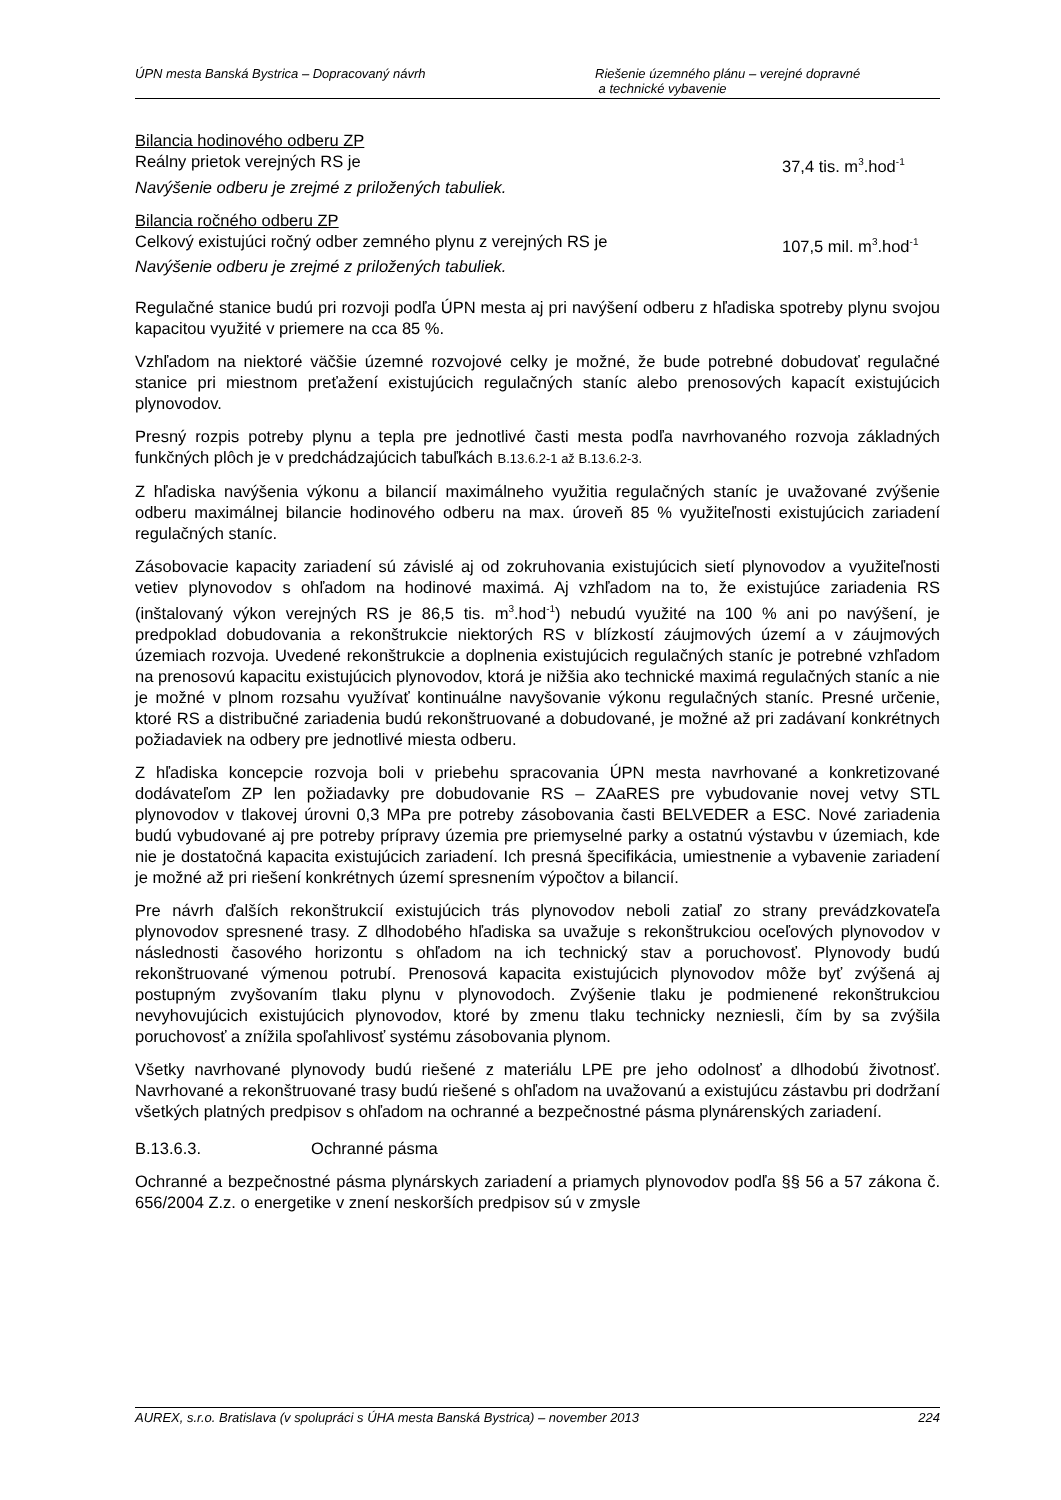ÚPN mesta Banská Bystrica – Dopracovaný návrh Riešenie územného plánu – verejné dopravné
a technické vybavenie
Bilancia hodinového odberu ZP
Reálny prietok verejných RS je 37,4 tis. m<sup>3</sup>.hod<sup>-1</sup>
Navýšenie odberu je zrejmé z priložených tabuliek.
Bilancia ročného odberu ZP
Celkový existujúci ročný odber zemného plynu z verejných RS je 107,5 mil. m<sup>3</sup>.hod<sup>-1</sup>
Navýšenie odberu je zrejmé z priložených tabuliek.
Regulačné stanice budú pri rozvoji podľa ÚPN mesta aj pri navýšení odberu z hľadiska spotreby plynu svojou kapacitou využité v priemere na cca 85 %.
Vzhľadom na niektoré väčšie územné rozvojové celky je možné, že bude potrebné dobudovať regulačné stanice pri miestnom preťažení existujúcich regulačných staníc alebo prenosových kapacít existujúcich plynovodov.
Presný rozpis potreby plynu a tepla pre jednotlivé časti mesta podľa navrhovaného rozvoja základných funkčných plôch je v predchádzajúcich tabuľkách B.13.6.2-1 až B.13.6.2-3.
Z hľadiska navýšenia výkonu a bilancií maximálneho využitia regulačných staníc je uvažované zvýšenie odberu maximálnej bilancie hodinového odberu na max. úroveň 85 % využiteľnosti existujúcich zariadení regulačných staníc.
Zásobovacie kapacity zariadení sú závislé aj od zokruhovania existujúcich sietí plynovodov a využiteľnosti vetiev plynovodov s ohľadom na hodinové maximá. Aj vzhľadom na to, že existujúce zariadenia RS (inštalovaný výkon verejných RS je 86,5 tis. m<sup>3</sup>.hod<sup>-1</sup>) nebudú využité na 100 % ani po navýšení, je predpoklad dobudovania a rekonštrukcie niektorých RS v blízkostí záujmových území a v záujmových územiach rozvoja. Uvedené rekonštrukcie a doplnenia existujúcich regulačných staníc je potrebné vzhľadom na prenosovú kapacitu existujúcich plynovodov, ktorá je nižšia ako technické maximá regulačných staníc a nie je možné v plnom rozsahu využívať kontinuálne navyšovanie výkonu regulačných staníc. Presné určenie, ktoré RS a distribučné zariadenia budú rekonštruované a dobudované, je možné až pri zadávaní konkrétnych požiadaviek na odbery pre jednotlivé miesta odberu.
Z hľadiska koncepcie rozvoja boli v priebehu spracovania ÚPN mesta navrhované a konkretizované dodávateľom ZP len požiadavky pre dobudovanie RS – ZAaRES pre vybudovanie novej vetvy STL plynovodov v tlakovej úrovni 0,3 MPa pre potreby zásobovania časti BELVEDER a ESC. Nové zariadenia budú vybudované aj pre potreby prípravy územia pre priemyselné parky a ostatnú výstavbu v územiach, kde nie je dostatočná kapacita existujúcich zariadení. Ich presná špecifikácia, umiestnenie a vybavenie zariadení je možné až pri riešení konkrétnych území spresnením výpočtov a bilancií.
Pre návrh ďalších rekonštrukcií existujúcich trás plynovodov neboli zatiaľ zo strany prevádzkovateľa plynovodov spresnené trasy. Z dlhodobého hľadiska sa uvažuje s rekonštrukciou oceľových plynovodov v následnosti časového horizontu s ohľadom na ich technický stav a poruchovosť. Plynovody budú rekonštruované výmenou potrubí. Prenosová kapacita existujúcich plynovodov môže byť zvýšená aj postupným zvyšovaním tlaku plynu v plynovodoch. Zvýšenie tlaku je podmienené rekonštrukciou nevyhovujúcich existujúcich plynovodov, ktoré by zmenu tlaku technicky nezniesli, čím by sa zvýšila poruchovosť a znížila spoľahlivosť systému zásobovania plynom.
Všetky navrhované plynovody budú riešené z materiálu LPE pre jeho odolnosť a dlhodobú životnosť. Navrhované a rekonštruované trasy budú riešené s ohľadom na uvažovanú a existujúcu zástavbu pri dodržaní všetkých platných predpisov s ohľadom na ochranné a bezpečnostné pásma plynárenských zariadení.
B.13.6.3. Ochranné pásma
Ochranné a bezpečnostné pásma plynárskych zariadení a priamych plynovodov podľa §§ 56 a 57 zákona č. 656/2004 Z.z. o energetike v znení neskorších predpisov sú v zmysle
AUREX, s.r.o. Bratislava (v spolupráci s ÚHA mesta Banská Bystrica) – november 2013 224